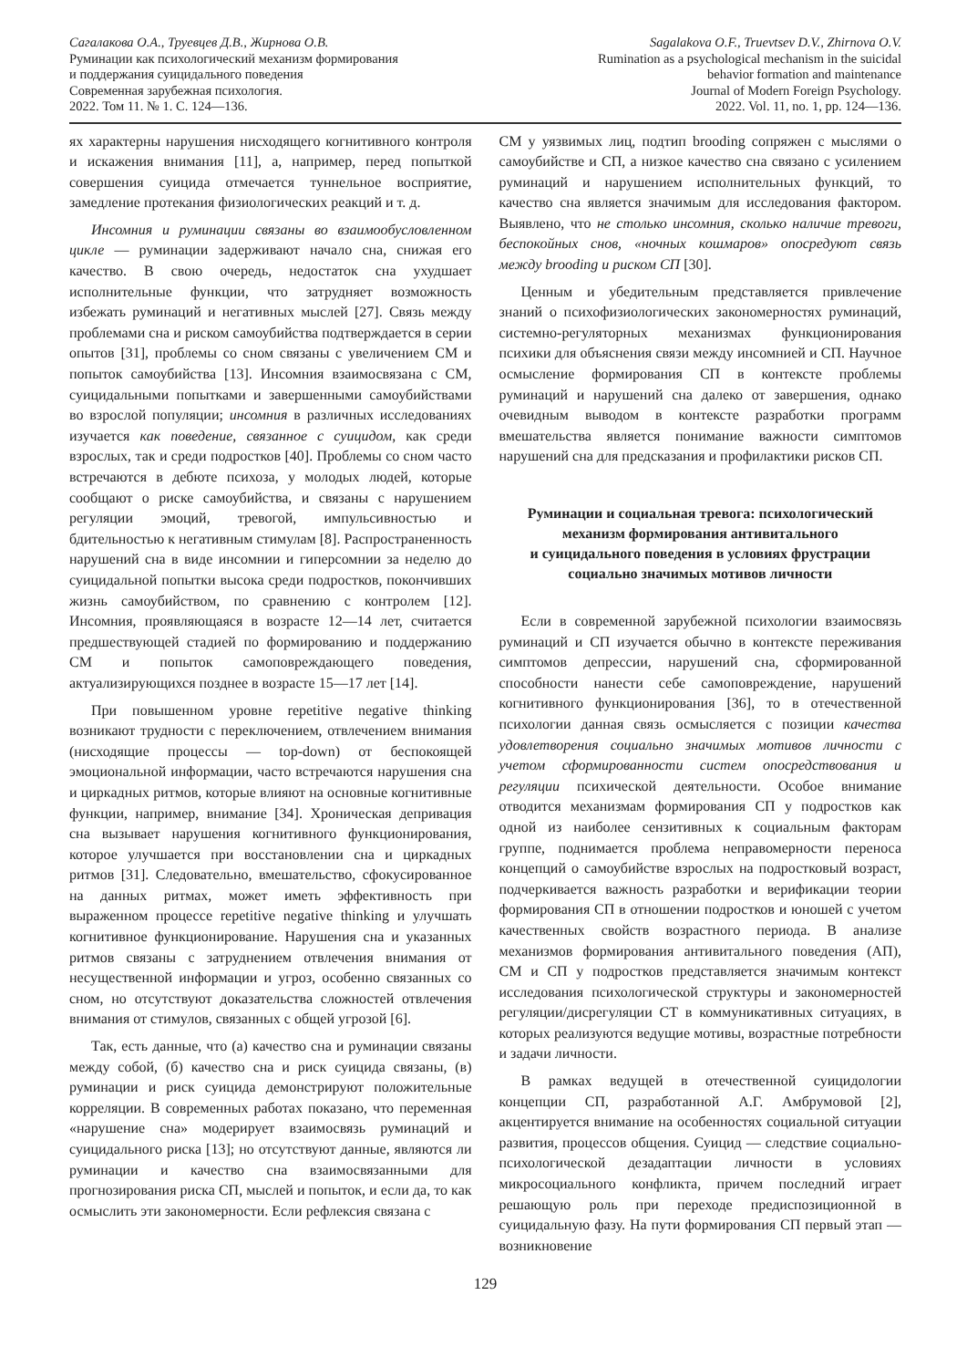Сагалакова О.А., Труевцев Д.В., Жирнова О.В.
Руминации как психологический механизм формирования
и поддержания суицидального поведения
Современная зарубежная психология.
2022. Том 11. № 1. С. 124—136.
Sagalakova O.F., Truevtsev D.V., Zhirnova O.V.
Rumination as a psychological mechanism in the suicidal
behavior formation and maintenance
Journal of Modern Foreign Psychology.
2022. Vol. 11, no. 1, pp. 124—136.
ях характерны нарушения нисходящего когнитивного контроля и искажения внимания [11], а, например, перед попыткой совершения суицида отмечается туннельное восприятие, замедление протекания физиологических реакций и т. д.
Инсомния и руминации связаны во взаимообусловленном цикле — руминации задерживают начало сна, снижая его качество. В свою очередь, недостаток сна ухудшает исполнительные функции, что затрудняет возможность избежать руминаций и негативных мыслей [27]. Связь между проблемами сна и риском самоубийства подтверждается в серии опытов [31], проблемы со сном связаны с увеличением СМ и попыток самоубийства [13]. Инсомния взаимосвязана с СМ, суицидальными попытками и завершенными самоубийствами во взрослой популяции; инсомния в различных исследованиях изучается как поведение, связанное с суицидом, как среди взрослых, так и среди подростков [40]. Проблемы со сном часто встречаются в дебюте психоза, у молодых людей, которые сообщают о риске самоубийства, и связаны с нарушением регуляции эмоций, тревогой, импульсивностью и бдительностью к негативным стимулам [8]. Распространенность нарушений сна в виде инсомнии и гиперсомнии за неделю до суицидальной попытки высока среди подростков, покончивших жизнь самоубийством, по сравнению с контролем [12]. Инсомния, проявляющаяся в возрасте 12—14 лет, считается предшествующей стадией по формированию и поддержанию СМ и попыток самоповреждающего поведения, актуализирующихся позднее в возрасте 15—17 лет [14].
При повышенном уровне repetitive negative thinking возникают трудности с переключением, отвлечением внимания (нисходящие процессы — top-down) от беспокоящей эмоциональной информации, часто встречаются нарушения сна и циркадных ритмов, которые влияют на основные когнитивные функции, например, внимание [34]. Хроническая депривация сна вызывает нарушения когнитивного функционирования, которое улучшается при восстановлении сна и циркадных ритмов [31]. Следовательно, вмешательство, сфокусированное на данных ритмах, может иметь эффективность при выраженном процессе repetitive negative thinking и улучшать когнитивное функционирование. Нарушения сна и указанных ритмов связаны с затруднением отвлечения внимания от несущественной информации и угроз, особенно связанных со сном, но отсутствуют доказательства сложностей отвлечения внимания от стимулов, связанных с общей угрозой [6].
Так, есть данные, что (а) качество сна и руминации связаны между собой, (б) качество сна и риск суицида связаны, (в) руминации и риск суицида демонстрируют положительные корреляции. В современных работах показано, что переменная «нарушение сна» модерирует взаимосвязь руминаций и суицидального риска [13]; но отсутствуют данные, являются ли руминации и качество сна взаимосвязанными для прогнозирования риска СП, мыслей и попыток, и если да, то как осмыслить эти закономерности. Если рефлексия связана с
СМ у уязвимых лиц, подтип brooding сопряжен с мыслями о самоубийстве и СП, а низкое качество сна связано с усилением руминаций и нарушением исполнительных функций, то качество сна является значимым для исследования фактором. Выявлено, что не столько инсомния, сколько наличие тревоги, беспокойных снов, «ночных кошмаров» опосредуют связь между brooding и риском СП [30].
Ценным и убедительным представляется привлечение знаний о психофизиологических закономерностях руминаций, системно-регуляторных механизмах функционирования психики для объяснения связи между инсомнией и СП. Научное осмысление формирования СП в контексте проблемы руминаций и нарушений сна далеко от завершения, однако очевидным выводом в контексте разработки программ вмешательства является понимание важности симптомов нарушений сна для предсказания и профилактики рисков СП.
Руминации и социальная тревога: психологический механизм формирования антивитального
и суицидального поведения в условиях фрустрации социально значимых мотивов личности
Если в современной зарубежной психологии взаимосвязь руминаций и СП изучается обычно в контексте переживания симптомов депрессии, нарушений сна, сформированной способности нанести себе самоповреждение, нарушений когнитивного функционирования [36], то в отечественной психологии данная связь осмысляется с позиции качества удовлетворения социально значимых мотивов личности с учетом сформированности систем опосредствования и регуляции психической деятельности. Особое внимание отводится механизмам формирования СП у подростков как одной из наиболее сензитивных к социальным факторам группе, поднимается проблема неправомерности переноса концепций о самоубийстве взрослых на подростковый возраст, подчеркивается важность разработки и верификации теории формирования СП в отношении подростков и юношей с учетом качественных свойств возрастного периода. В анализе механизмов формирования антивитального поведения (АП), СМ и СП у подростков представляется значимым контекст исследования психологической структуры и закономерностей регуляции/дисрегуляции СТ в коммуникативных ситуациях, в которых реализуются ведущие мотивы, возрастные потребности и задачи личности.
В рамках ведущей в отечественной суицидологии концепции СП, разработанной А.Г. Амбрумовой [2], акцентируется внимание на особенностях социальной ситуации развития, процессов общения. Суицид — следствие социально-психологической дезадаптации личности в условиях микросоциального конфликта, причем последний играет решающую роль при переходе предиспозиционной в суицидальную фазу. На пути формирования СП первый этап — возникновение
129